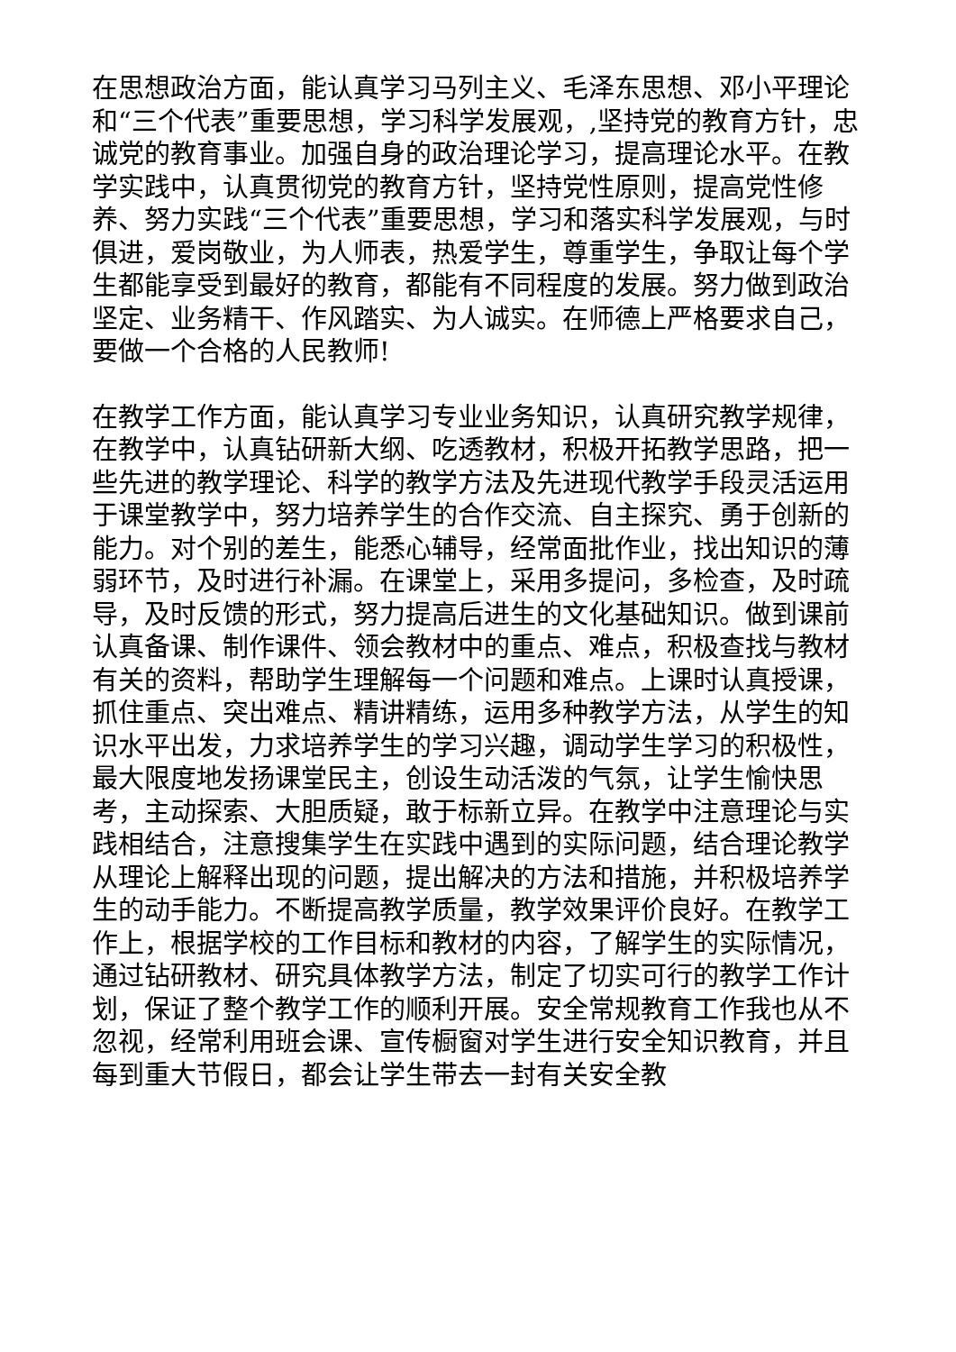在思想政治方面，能认真学习马列主义、毛泽东思想、邓小平理论和“三个代表”重要思想，学习科学发展观，,坚持党的教育方针，忠诚党的教育事业。加强自身的政治理论学习，提高理论水平。在教学实践中，认真贯彻党的教育方针，坚持党性原则，提高党性修养、努力实践“三个代表”重要思想，学习和落实科学发展观，与时俱进，爱岗敬业，为人师表，热爱学生，尊重学生，争取让每个学生都能享受到最好的教育，都能有不同程度的发展。努力做到政治坚定、业务精干、作风踏实、为人诚实。在师德上严格要求自己，要做一个合格的人民教师!
在教学工作方面，能认真学习专业业务知识，认真研究教学规律，在教学中，认真钻研新大纲、吃透教材，积极开拓教学思路，把一些先进的教学理论、科学的教学方法及先进现代教学手段灵活运用于课堂教学中，努力培养学生的合作交流、自主探究、勇于创新的能力。对个别的差生，能悉心辅导，经常面批作业，找出知识的薄弱环节，及时进行补漏。在课堂上，采用多提问，多检查，及时疏导，及时反馈的形式，努力提高后进生的文化基础知识。做到课前认真备课、制作课件、领会教材中的重点、难点，积极查找与教材有关的资料，帮助学生理解每一个问题和难点。上课时认真授课，抓住重点、突出难点、精讲精练，运用多种教学方法，从学生的知识水平出发，力求培养学生的学习兴趣，调动学生学习的积极性，最大限度地发扬课堂民主，创设生动活泼的气氛，让学生愉快思考，主动探索、大胆质疑，敢于标新立异。在教学中注意理论与实践相结合，注意搜集学生在实践中遇到的实际问题，结合理论教学从理论上解释出现的问题，提出解决的方法和措施，并积极培养学生的动手能力。不断提高教学质量，教学效果评价良好。在教学工作上，根据学校的工作目标和教材的内容，了解学生的实际情况，通过钻研教材、研究具体教学方法，制定了切实可行的教学工作计划，保证了整个教学工作的顺利开展。安全常规教育工作我也从不忽视，经常利用班会课、宣传橱窗对学生进行安全知识教育，并且每到重大节假日，都会让学生带去一封有关安全教